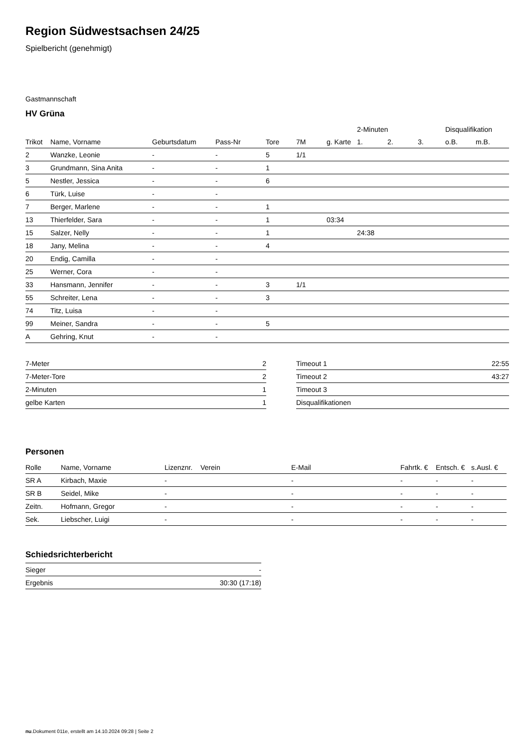Region Südwestsachsen 24/25
Spielbericht (genehmigt)
Gastmannschaft
HV Grüna
| | | | | | | | 2-Minuten | | | Disqualifikation | |
| --- | --- | --- | --- | --- | --- | --- | --- | --- | --- | --- | --- |
| Trikot | Name, Vorname | Geburtsdatum | Pass-Nr | Tore | 7M | g. Karte | 1. | 2. | 3. | o.B. | m.B. |
| 2 | Wanzke, Leonie | - | - | 5 | 1/1 | | | | | | |
| 3 | Grundmann, Sina Anita | - | - | 1 | | | | | | | |
| 5 | Nestler, Jessica | - | - | 6 | | | | | | | |
| 6 | Türk, Luise | - | - | | | | | | | | |
| 7 | Berger, Marlene | - | - | 1 | | | | | | | |
| 13 | Thierfelder, Sara | - | - | 1 | | 03:34 | | | | | |
| 15 | Salzer, Nelly | - | - | 1 | | | 24:38 | | | | |
| 18 | Jany, Melina | - | - | 4 | | | | | | | |
| 20 | Endig, Camilla | - | - | | | | | | | | |
| 25 | Werner, Cora | - | - | | | | | | | | |
| 33 | Hansmann, Jennifer | - | - | 3 | 1/1 | | | | | | |
| 55 | Schreiter, Lena | - | - | 3 | | | | | | | |
| 74 | Titz, Luisa | - | - | | | | | | | | |
| 99 | Meiner, Sandra | - | - | 5 | | | | | | | |
| A | Gehring, Knut | - | - | | | | | | | | |
| 7-Meter | 2 |
| 7-Meter-Tore | 2 |
| 2-Minuten | 1 |
| gelbe Karten | 1 |
| Timeout 1 | 22:55 |
| Timeout 2 | 43:27 |
| Timeout 3 | |
| Disqualifikationen | |
Personen
| Rolle | Name, Vorname | Lizenznr. | Verein | E-Mail | Fahrtk. € | Entsch. € | s.Ausl. € |
| --- | --- | --- | --- | --- | --- | --- | --- |
| SR A | Kirbach, Maxie | - | | - | - | - | - |
| SR B | Seidel, Mike | - | | - | - | - | - |
| Zeitn. | Hofmann, Gregor | - | | - | - | - | - |
| Sek. | Liebscher, Luigi | - | | - | - | - | - |
Schiedsrichterbericht
| Sieger | - |
| Ergebnis | 30:30 (17:18) |
nu.Dokument 011e, erstellt am 14.10.2024 09:28 | Seite 2